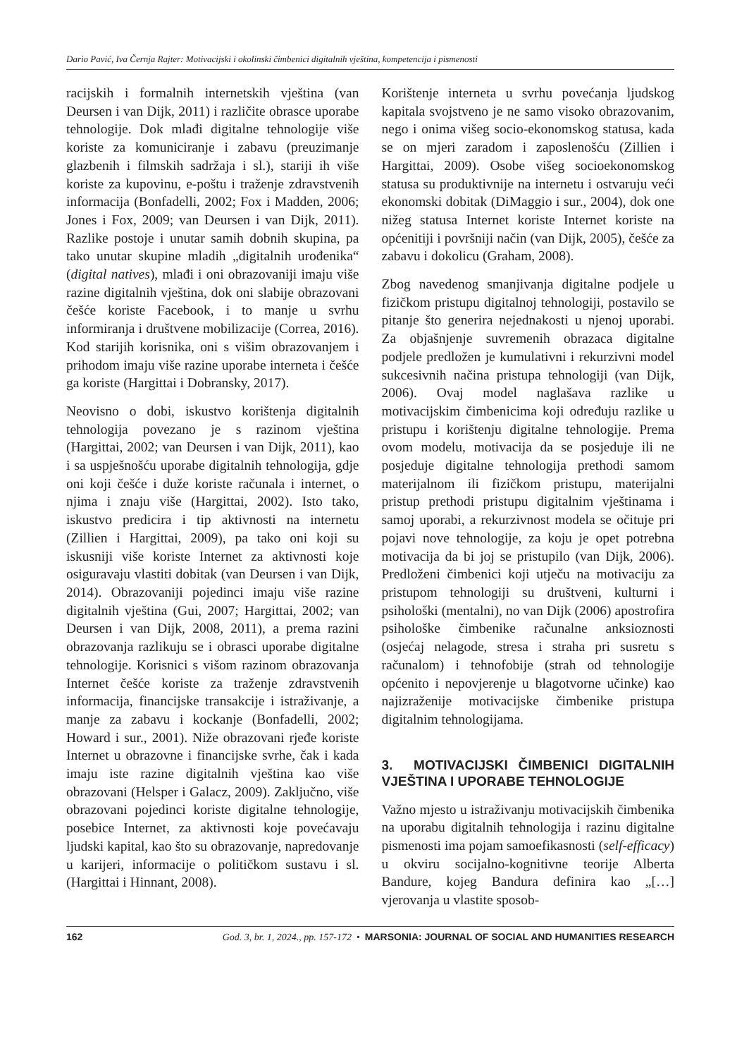Dario Pavić, Iva Černja Rajter: Motivacijski i okolinski čimbenici digitalnih vještina, kompetencija i pismenosti
racijskih i formalnih internetskih vještina (van Deursen i van Dijk, 2011) i različite obrasce uporabe tehnologije. Dok mlađi digitalne tehnologije više koriste za komuniciranje i zabavu (preuzimanje glazbenih i filmskih sadržaja i sl.), stariji ih više koriste za kupovinu, e-poštu i traženje zdravstvenih informacija (Bonfadelli, 2002; Fox i Madden, 2006; Jones i Fox, 2009; van Deursen i van Dijk, 2011). Razlike postoje i unutar samih dobnih skupina, pa tako unutar skupine mladih „digitalnih urođenika“ (digital natives), mlađi i oni obrazovaniji imaju više razine digitalnih vještina, dok oni slabije obrazovani češće koriste Facebook, i to manje u svrhu informiranja i društvene mobilizacije (Correa, 2016). Kod starijih korisnika, oni s višim obrazovanjem i prihodom imaju više razine uporabe interneta i češće ga koriste (Hargittai i Dobransky, 2017).
Neovisno o dobi, iskustvo korištenja digitalnih tehnologija povezano je s razinom vještina (Hargittai, 2002; van Deursen i van Dijk, 2011), kao i sa uspješnošću uporabe digitalnih tehnologija, gdje oni koji češće i duže koriste računala i internet, o njima i znaju više (Hargittai, 2002). Isto tako, iskustvo predicira i tip aktivnosti na internetu (Zillien i Hargittai, 2009), pa tako oni koji su iskusniji više koriste Internet za aktivnosti koje osiguravaju vlastiti dobitak (van Deursen i van Dijk, 2014). Obrazovaniji pojedinci imaju više razine digitalnih vještina (Gui, 2007; Hargittai, 2002; van Deursen i van Dijk, 2008, 2011), a prema razini obrazovanja razlikuju se i obrasci uporabe digitalne tehnologije. Korisnici s višom razinom obrazovanja Internet češće koriste za traženje zdravstvenih informacija, financijske transakcije i istraživanje, a manje za zabavu i kockanje (Bonfadelli, 2002; Howard i sur., 2001). Niže obrazovani rjeđe koriste Internet u obrazovne i financijske svrhe, čak i kada imaju iste razine digitalnih vještina kao više obrazovani (Helsper i Galacz, 2009). Zaključno, više obrazovani pojedinci koriste digitalne tehnologije, posebice Internet, za aktivnosti koje povećavaju ljudski kapital, kao što su obrazovanje, napredovanje u karijeri, informacije o političkom sustavu i sl. (Hargittai i Hinnant, 2008).
Korištenje interneta u svrhu povećanja ljudskog kapitala svojstveno je ne samo visoko obrazovanim, nego i onima višeg socio-ekonomskog statusa, kada se on mjeri zaradom i zaposlenošću (Zillien i Hargittai, 2009). Osobe višeg socioekonomskog statusa su produktivnije na internetu i ostvaruju veći ekonomski dobitak (DiMaggio i sur., 2004), dok one nižeg statusa Internet koriste Internet koriste na općenitiji i površniji način (van Dijk, 2005), češće za zabavu i dokolicu (Graham, 2008).
Zbog navedenog smanjivanja digitalne podjele u fizičkom pristupu digitalnoj tehnologiji, postavilo se pitanje što generira nejednakosti u njenoj uporabi. Za objašnjenje suvremenih obrazaca digitalne podjele predložen je kumulativni i rekurzivni model sukcesivnih načina pristupa tehnologiji (van Dijk, 2006). Ovaj model naglašava razlike u motivacijskim čimbenicima koji određuju razlike u pristupu i korištenju digitalne tehnologije. Prema ovom modelu, motivacija da se posjeduje ili ne posjeduje digitalne tehnologija prethodi samom materijalnom ili fizičkom pristupu, materijalni pristup prethodi pristupu digitalnim vještinama i samoj uporabi, a rekurzivnost modela se očituje pri pojavi nove tehnologije, za koju je opet potrebna motivacija da bi joj se pristupilo (van Dijk, 2006). Predloženi čimbenici koji utječu na motivaciju za pristupom tehnologiji su društveni, kulturni i psihološki (mentalni), no van Dijk (2006) apostrofira psihološke čimbenike računalne anksioznosti (osjećaj nelagode, stresa i straha pri susretu s računalom) i tehnofobije (strah od tehnologije općenito i nepovjerenje u blagotvorne učinke) kao najizraženije motivacijske čimbenike pristupa digitalnim tehnologijama.
3. MOTIVACIJSKI ČIMBENICI DIGITALNIH VJEŠTINA I UPORABE TEHNOLOGIJE
Važno mjesto u istraživanju motivacijskih čimbenika na uporabu digitalnih tehnologija i razinu digitalne pismenosti ima pojam samoefikasnosti (self-efficacy) u okviru socijalno-kognitivne teorije Alberta Bandure, kojeg Bandura definira kao „[…] vjerovanja u vlastite sposob-
162 God. 3, br. 1, 2024., pp. 157-172 • MARSONIA: JOURNAL OF SOCIAL AND HUMANITIES RESEARCH